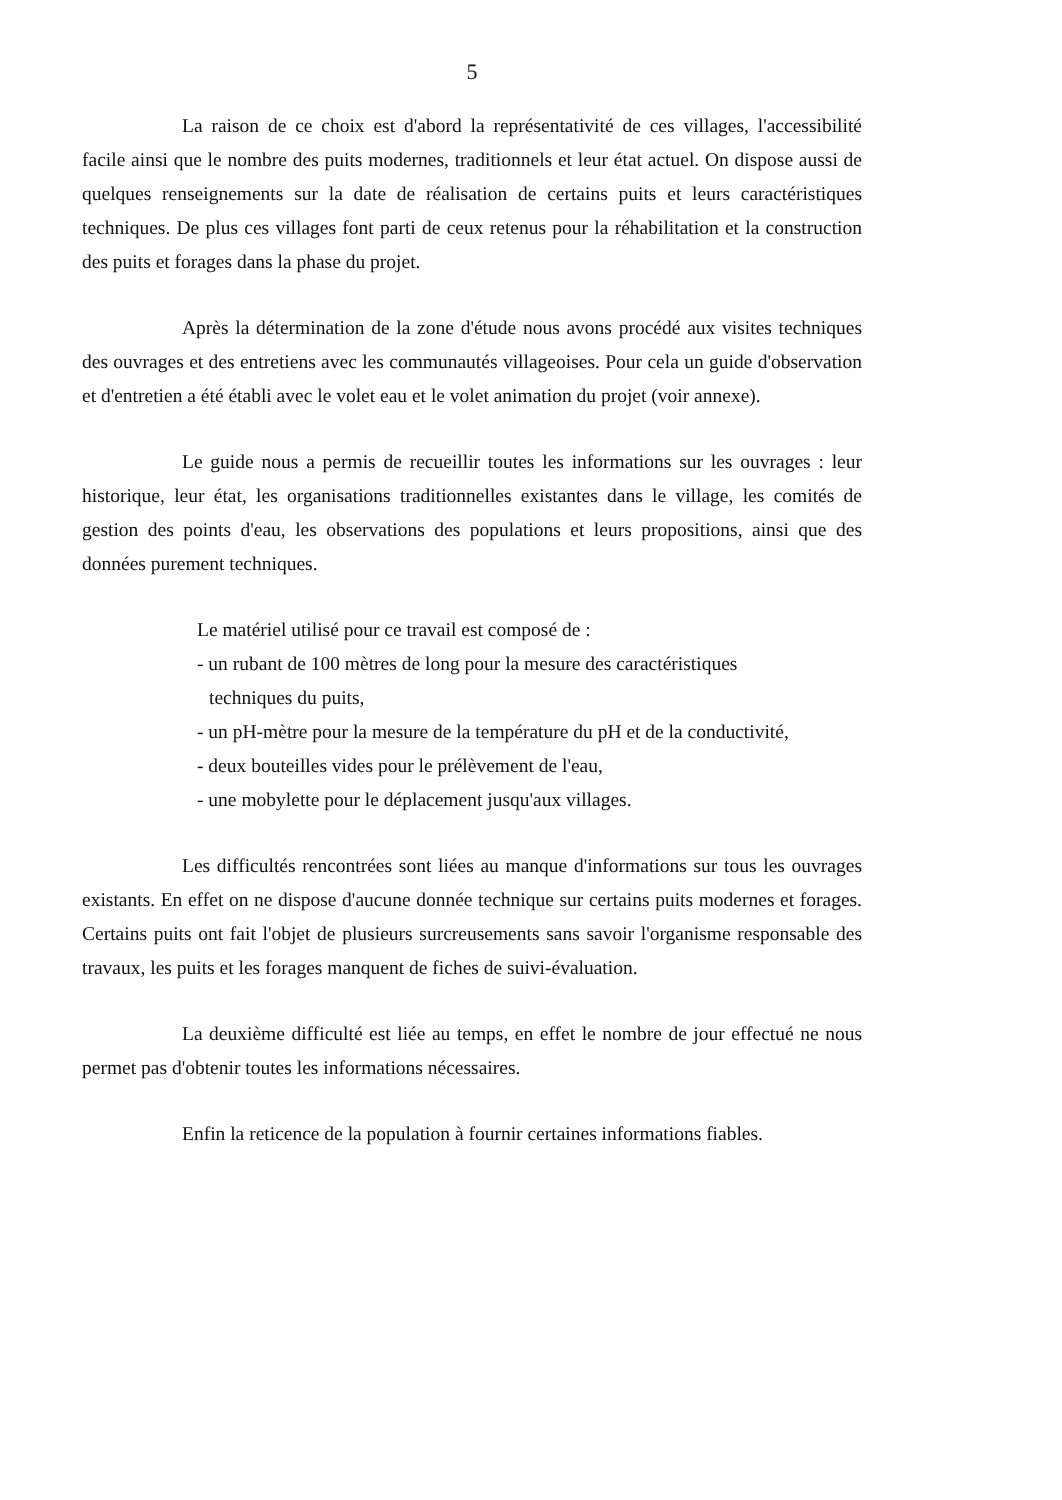5
La raison de ce choix est d'abord la représentativité de ces villages, l'accessibilité facile ainsi que le nombre des puits modernes, traditionnels et leur état actuel. On dispose aussi de quelques renseignements sur la date de réalisation de certains puits et leurs caractéristiques techniques. De plus ces villages font parti de ceux retenus pour la réhabilitation et la construction des puits et forages dans la phase du projet.
Après la détermination de la zone d'étude nous avons procédé aux visites techniques des ouvrages et des entretiens avec les communautés villageoises. Pour cela un guide d'observation et d'entretien a été établi avec le volet eau et le volet animation du projet (voir annexe).
Le guide nous a permis de recueillir toutes les informations sur les ouvrages : leur historique, leur état, les organisations traditionnelles existantes dans le village, les comités de gestion des points d'eau, les observations des populations et leurs propositions, ainsi que des données purement techniques.
Le matériel utilisé pour ce travail est composé de :
- un rubant de 100 mètres de long pour la mesure des caractéristiques
techniques du puits,
- un pH-mètre pour la mesure de la température du pH et de la conductivité,
- deux bouteilles vides pour le prélèvement de l'eau,
- une mobylette pour le déplacement jusqu'aux villages.
Les difficultés rencontrées sont liées au manque d'informations sur tous les ouvrages existants. En effet on ne dispose d'aucune donnée technique sur certains puits modernes et forages. Certains puits ont fait l'objet de plusieurs surcreusements sans savoir l'organisme responsable des travaux, les puits et les forages manquent de fiches de suivi-évaluation.
La deuxième difficulté est liée au temps, en effet le nombre de jour effectué ne nous permet pas d'obtenir toutes les informations nécessaires.
Enfin la reticence de la population à fournir certaines informations fiables.